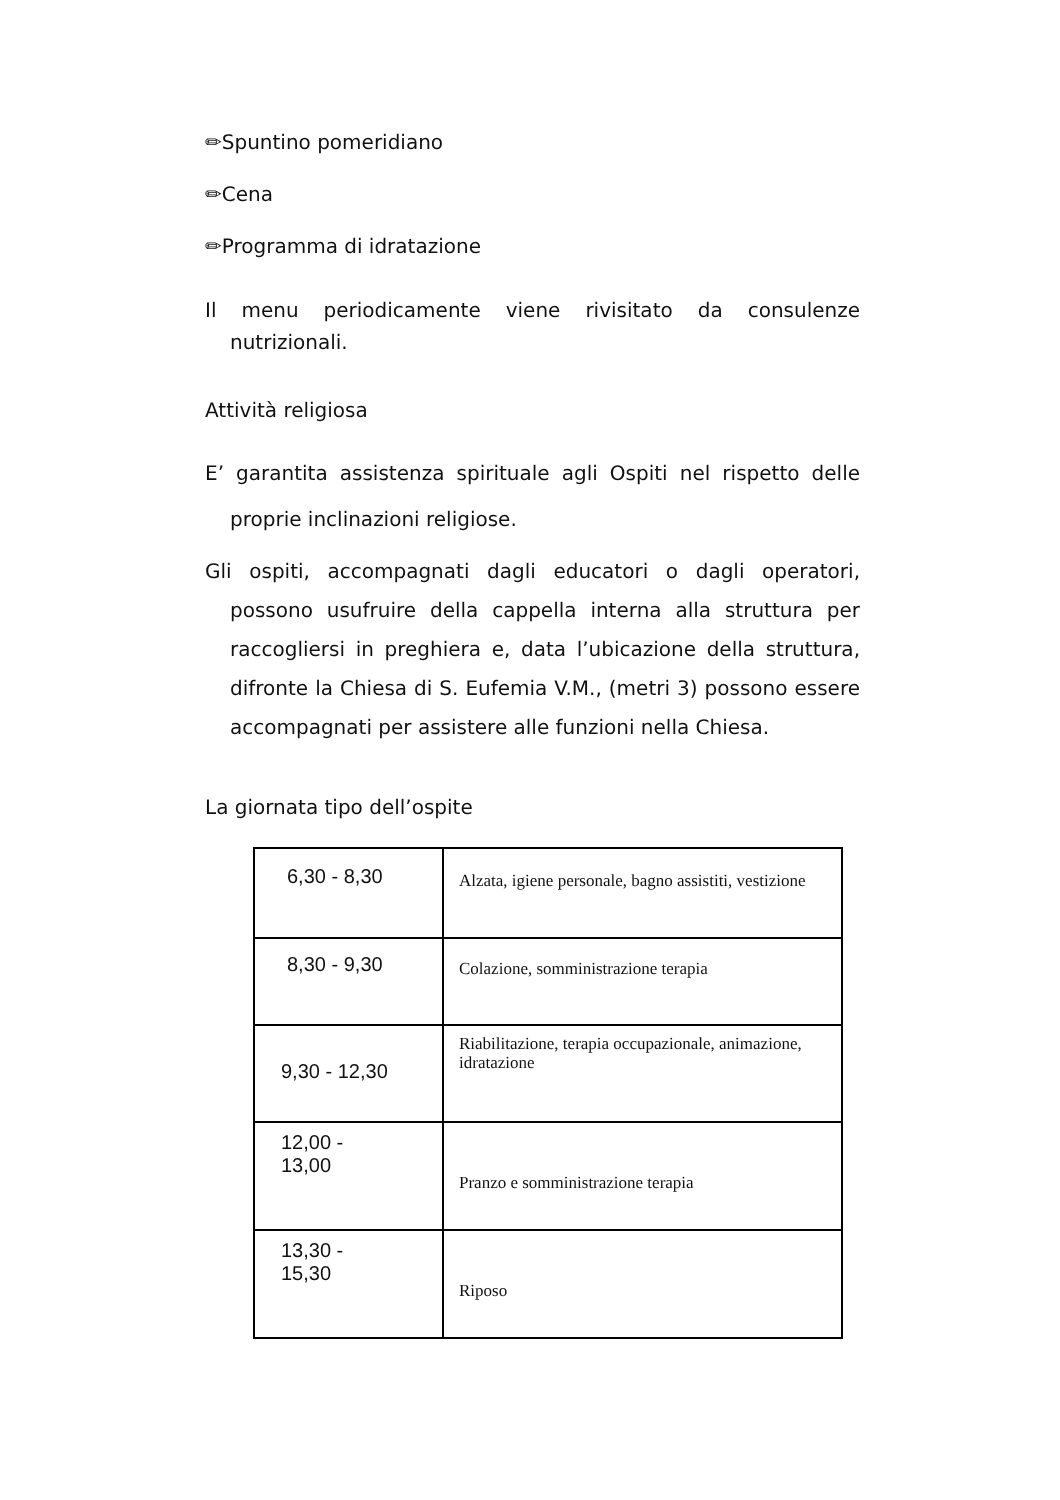✏Spuntino pomeridiano
✏Cena
✏Programma di idratazione
Il menu periodicamente viene rivisitato da consulenze nutrizionali.
Attività religiosa
E’ garantita assistenza spirituale agli Ospiti nel rispetto delle proprie inclinazioni religiose.
Gli ospiti, accompagnati dagli educatori o dagli operatori, possono usufruire della cappella interna alla struttura per raccogliersi in preghiera e, data l’ubicazione della struttura, difronte la Chiesa di S. Eufemia V.M., (metri 3) possono essere accompagnati per assistere alle funzioni nella Chiesa.
La giornata tipo dell’ospite
| 6,30 - 8,30 | Alzata, igiene personale, bagno assistiti, vestizione |
| 8,30 - 9,30 | Colazione, somministrazione terapia |
| 9,30 - 12,30 | Riabilitazione, terapia occupazionale, animazione, idratazione |
| 12,00 - 13,00 | Pranzo e somministrazione terapia |
| 13,30 - 15,30 | Riposo |